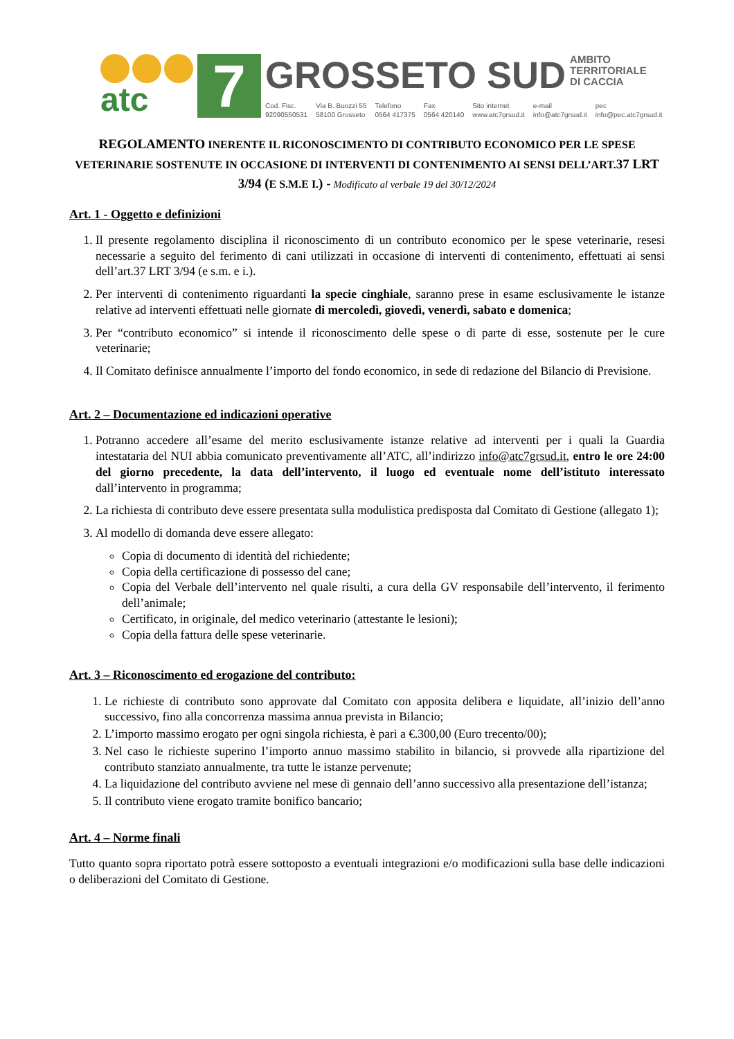atc
7
GROSSETO SUD AMBITO
TERRITORIALE
DI CACCIA
Cod. Fisc.
92090550531 Via B. Buozzi 55
58100 Grosseto Telefono
0564 417375 Fax
0564 420140 Sito internet
www.atc7grsud.it e-mail
info@atc7grsud.it pec
info@pec.atc7grsud.it
REGOLAMENTO INERENTE IL RICONOSCIMENTO DI CONTRIBUTO ECONOMICO PER LE SPESE VETERINARIE SOSTENUTE IN OCCASIONE DI INTERVENTI DI CONTENIMENTO AI SENSI DELL’ART.37 LRT 3/94 (E S.M.E I.) - Modificato al verbale 19 del 30/12/2024
Art. 1 - Oggetto e definizioni
1. Il presente regolamento disciplina il riconoscimento di un contributo economico per le spese veterinarie, resesi necessarie a seguito del ferimento di cani utilizzati in occasione di interventi di contenimento, effettuati ai sensi dell’art.37 LRT 3/94 (e s.m. e i.).
2. Per interventi di contenimento riguardanti la specie cinghiale, saranno prese in esame esclusivamente le istanze relative ad interventi effettuati nelle giornate di mercoledì, giovedì, venerdì, sabato e domenica;
3. Per “contributo economico” si intende il riconoscimento delle spese o di parte di esse, sostenute per le cure veterinarie;
4. Il Comitato definisce annualmente l’importo del fondo economico, in sede di redazione del Bilancio di Previsione.
Art. 2 – Documentazione ed indicazioni operative
1. Potranno accedere all’esame del merito esclusivamente istanze relative ad interventi per i quali la Guardia intestataria del NUI abbia comunicato preventivamente all’ATC, all’indirizzo info@atc7grsud.it, entro le ore 24:00 del giorno precedente, la data dell’intervento, il luogo ed eventuale nome dell’istituto interessato dall’intervento in programma;
2. La richiesta di contributo deve essere presentata sulla modulistica predisposta dal Comitato di Gestione (allegato 1);
3. Al modello di domanda deve essere allegato:
Copia di documento di identità del richiedente;
Copia della certificazione di possesso del cane;
Copia del Verbale dell’intervento nel quale risulti, a cura della GV responsabile dell’intervento, il ferimento dell’animale;
Certificato, in originale, del medico veterinario (attestante le lesioni);
Copia della fattura delle spese veterinarie.
Art. 3 – Riconoscimento ed erogazione del contributo:
1. Le richieste di contributo sono approvate dal Comitato con apposita delibera e liquidate, all’inizio dell’anno successivo, fino alla concorrenza massima annua prevista in Bilancio;
2. L’importo massimo erogato per ogni singola richiesta, è pari a €.300,00 (Euro trecento/00);
3. Nel caso le richieste superino l’importo annuo massimo stabilito in bilancio, si provvede alla ripartizione del contributo stanziato annualmente, tra tutte le istanze pervenute;
4. La liquidazione del contributo avviene nel mese di gennaio dell’anno successivo alla presentazione dell’istanza;
5. Il contributo viene erogato tramite bonifico bancario;
Art. 4 – Norme finali
Tutto quanto sopra riportato potrà essere sottoposto a eventuali integrazioni e/o modificazioni sulla base delle indicazioni o deliberazioni del Comitato di Gestione.